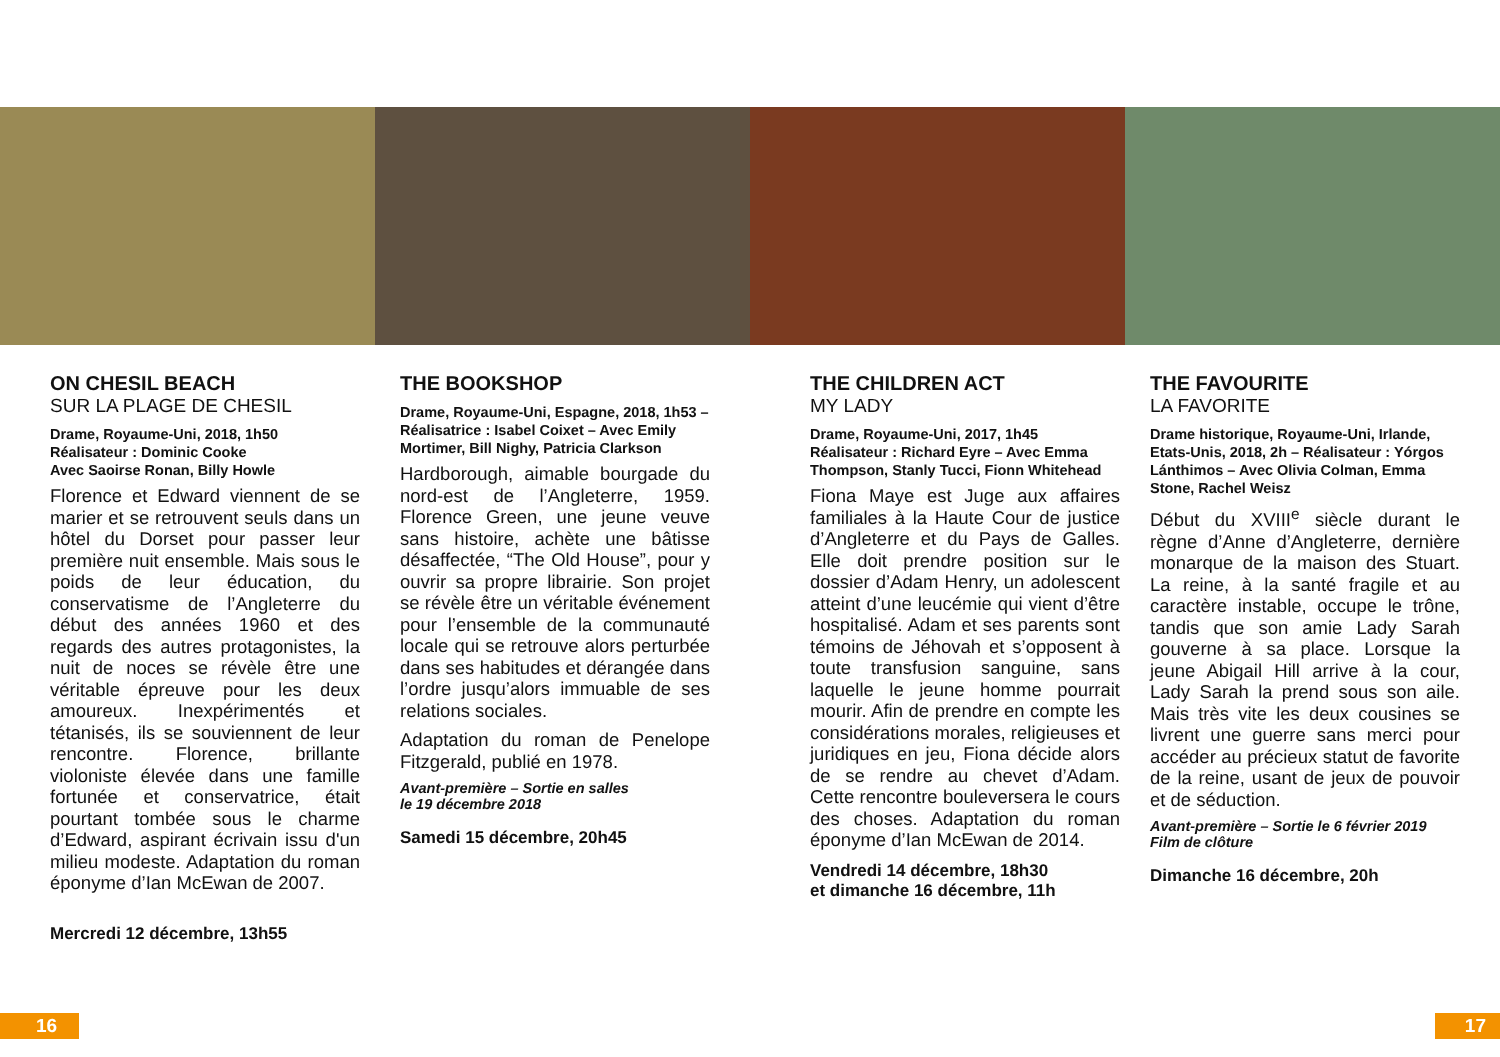ON CHESIL BEACH
SUR LA PLAGE DE CHESIL
Drame, Royaume-Uni, 2018, 1h50
Réalisateur : Dominic Cooke
Avec Saoirse Ronan, Billy Howle
Florence et Edward viennent de se marier et se retrouvent seuls dans un hôtel du Dorset pour passer leur première nuit ensemble. Mais sous le poids de leur éducation, du conservatisme de l’Angleterre du début des années 1960 et des regards des autres protagonistes, la nuit de noces se révèle être une véritable épreuve pour les deux amoureux. Inexpérimentés et tétanisés, ils se souviennent de leur rencontre. Florence, brillante violoniste élevée dans une famille fortunée et conservatrice, était pourtant tombée sous le charme d’Edward, aspirant écrivain issu d'un milieu modeste. Adaptation du roman éponyme d’Ian McEwan de 2007.
Mercredi 12 décembre, 13h55
THE BOOKSHOP
Drame, Royaume-Uni, Espagne, 2018, 1h53 – Réalisatrice : Isabel Coixet – Avec Emily Mortimer, Bill Nighy, Patricia Clarkson
Hardborough, aimable bourgade du nord-est de l’Angleterre, 1959. Florence Green, une jeune veuve sans histoire, achète une bâtisse désaffectée, “The Old House”, pour y ouvrir sa propre librairie. Son projet se révèle être un véritable événement pour l’ensemble de la communauté locale qui se retrouve alors perturbée dans ses habitudes et dérangée dans l’ordre jusqu’alors immuable de ses relations sociales.
Adaptation du roman de Penelope Fitzgerald, publié en 1978.
Avant-première – Sortie en salles
le 19 décembre 2018
Samedi 15 décembre, 20h45
THE CHILDREN ACT
MY LADY
Drame, Royaume-Uni, 2017, 1h45
Réalisateur : Richard Eyre – Avec Emma Thompson, Stanly Tucci, Fionn Whitehead
Fiona Maye est Juge aux affaires familiales à la Haute Cour de justice d’Angleterre et du Pays de Galles. Elle doit prendre position sur le dossier d’Adam Henry, un adolescent atteint d’une leucémie qui vient d’être hospitalisé. Adam et ses parents sont témoins de Jéhovah et s’opposent à toute transfusion sanguine, sans laquelle le jeune homme pourrait mourir. Afin de prendre en compte les considérations morales, religieuses et juridiques en jeu, Fiona décide alors de se rendre au chevet d’Adam. Cette rencontre bouleversera le cours des choses. Adaptation du roman éponyme d’Ian McEwan de 2014.
Vendredi 14 décembre, 18h30
et dimanche 16 décembre, 11h
THE FAVOURITE
LA FAVORITE
Drame historique, Royaume-Uni, Irlande, Etats-Unis, 2018, 2h – Réalisateur : Yórgos Lánthimos – Avec Olivia Colman, Emma Stone, Rachel Weisz
Début du XVIII<sup>e</sup> siècle durant le règne d’Anne d’Angleterre, dernière monarque de la maison des Stuart. La reine, à la santé fragile et au caractère instable, occupe le trône, tandis que son amie Lady Sarah gouverne à sa place. Lorsque la jeune Abigail Hill arrive à la cour, Lady Sarah la prend sous son aile. Mais très vite les deux cousines se livrent une guerre sans merci pour accéder au précieux statut de favorite de la reine, usant de jeux de pouvoir et de séduction.
Avant-première – Sortie le 6 février 2019
Film de clôture
Dimanche 16 décembre, 20h
16 17